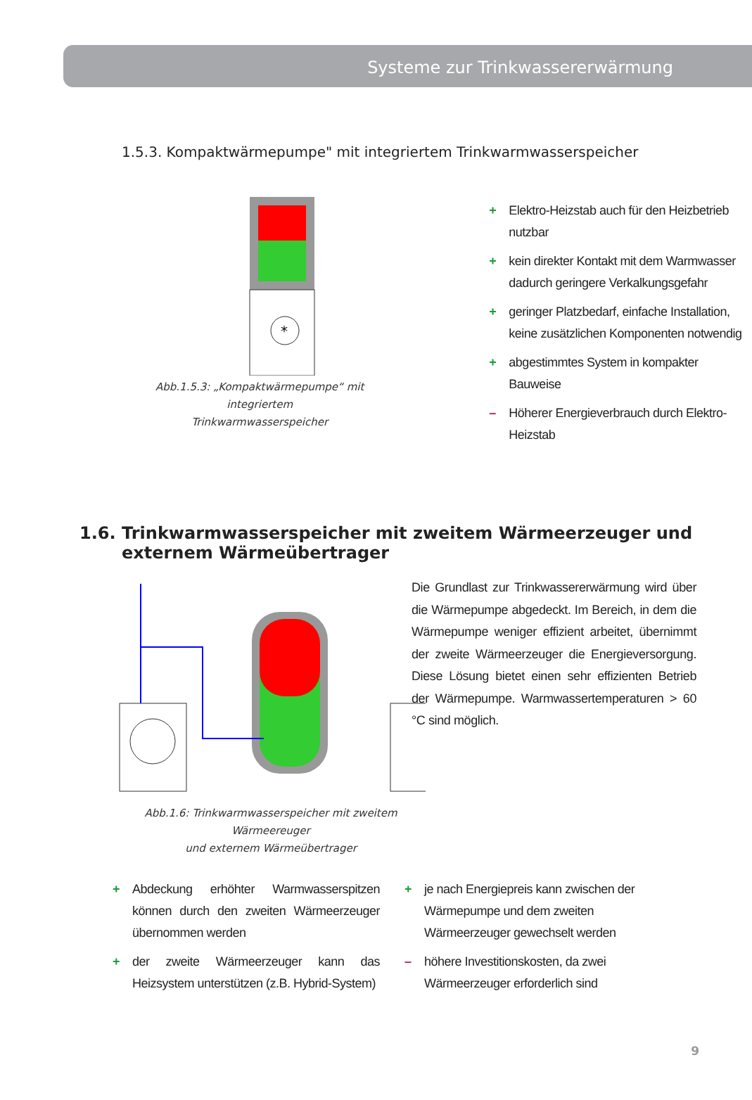Systeme zur Trinkwassererwärmung
1.5.3. Kompaktwärmepumpe" mit integriertem Trinkwarmwasserspeicher
*
Abb.1.5.3: „Kompaktwärmepumpe“ mit integriertem
Trinkwarmwasserspeicher
+ Elektro-Heizstab auch für den Heizbetrieb nutzbar
+ kein direkter Kontakt mit dem Warmwasser dadurch geringere Verkalkungsgefahr
+ geringer Platzbedarf, einfache Installation, keine zusätzlichen Komponenten notwendig
+ abgestimmtes System in kompakter Bauweise
– Höherer Energieverbrauch durch Elektro-Heizstab
1.6. Trinkwarmwasserspeicher mit zweitem Wärmeerzeuger und externem Wärmeübertrager
Abb.1.6: Trinkwarmwasserspeicher mit zweitem Wärmeereuger
und externem Wärmeübertrager
Die Grundlast zur Trinkwassererwärmung wird über die Wärmepumpe abgedeckt. Im Bereich, in dem die Wärmepumpe weniger effizient arbeitet, übernimmt der zweite Wärmeerzeuger die Energieversorgung. Diese Lösung bietet einen sehr effizienten Betrieb der Wärmepumpe. Warmwassertemperaturen > 60 °C sind möglich.
+ Abdeckung erhöhter Warmwasserspitzen können durch den zweiten Wärmeerzeuger übernommen werden
+ der zweite Wärmeerzeuger kann das Heizsystem unterstützen (z.B. Hybrid-System)
+ je nach Energiepreis kann zwischen der Wärmepumpe und dem zweiten Wärmeerzeuger gewechselt werden
– höhere Investitionskosten, da zwei Wärmeerzeuger erforderlich sind
9